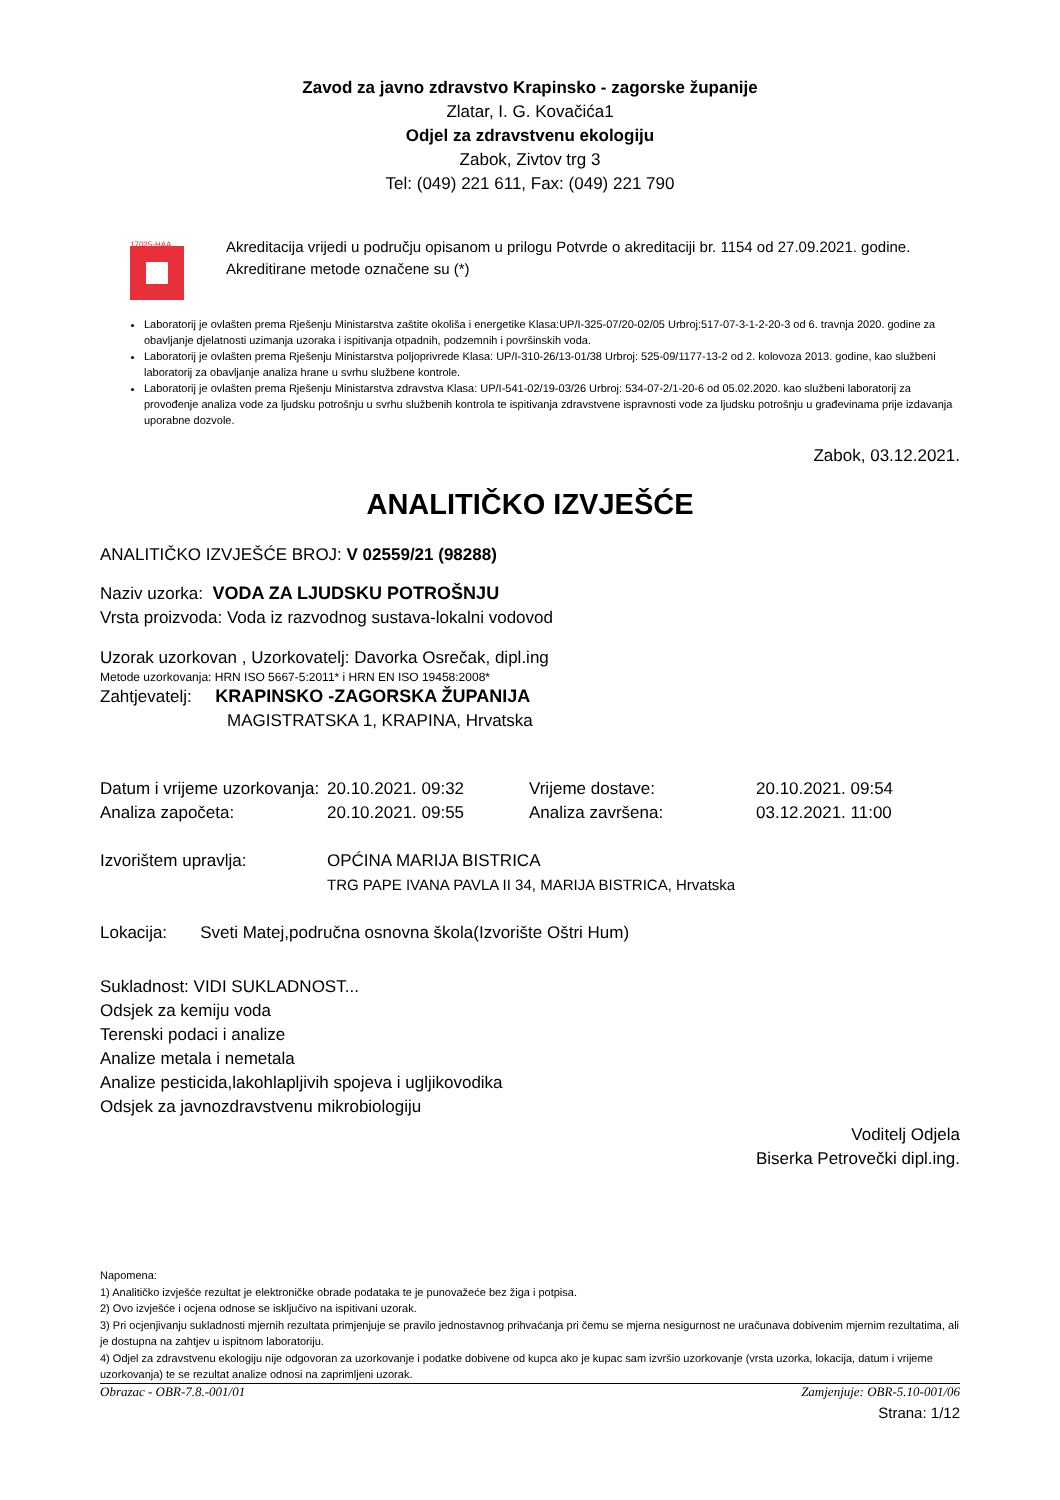Zavod za javno zdravstvo Krapinsko - zagorske županije
Zlatar, I. G. Kovačića1
Odjel za zdravstvenu ekologiju
Zabok, Zivtov trg 3
Tel: (049) 221 611, Fax: (049) 221 790
17025-HAA
Akreditacija vrijedi u području opisanom u prilogu Potvrde o akreditaciji br. 1154 od 27.09.2021. godine. Akreditirane metode označene su (*)
Laboratorij je ovlašten prema Rješenju Ministarstva zaštite okoliša i energetike Klasa:UP/I-325-07/20-02/05 Urbroj:517-07-3-1-2-20-3 od 6. travnja 2020. godine za obavljanje djelatnosti uzimanja uzoraka i ispitivanja otpadnih, podzemnih i površinskih voda.
Laboratorij je ovlašten prema Rješenju Ministarstva poljoprivrede Klasa: UP/I-310-26/13-01/38 Urbroj: 525-09/1177-13-2 od 2. kolovoza 2013. godine, kao službeni laboratorij za obavljanje analiza hrane u svrhu službene kontrole.
Laboratorij je ovlašten prema Rješenju Ministarstva zdravstva Klasa: UP/I-541-02/19-03/26 Urbroj: 534-07-2/1-20-6 od 05.02.2020. kao službeni laboratorij za provođenje analiza vode za ljudsku potrošnju u svrhu službenih kontrola te ispitivanja zdravstvene ispravnosti vode za ljudsku potrošnju u građevinama prije izdavanja uporabne dozvole.
Zabok, 03.12.2021.
ANALITIČKO IZVJEŠĆE
ANALITIČKO IZVJEŠĆE BROJ: V 02559/21 (98288)
Naziv uzorka: VODA ZA LJUDSKU POTROŠNJU
Vrsta proizvoda: Voda iz razvodnog sustava-lokalni vodovod
Uzorak uzorkovan , Uzorkovatelj: Davorka Osrečak, dipl.ing
Metode uzorkovanja: HRN ISO 5667-5:2011* i HRN EN ISO 19458:2008*
Zahtjevatelj: KRAPINSKO -ZAGORSKA ŽUPANIJA
MAGISTRATSKA 1, KRAPINA, Hrvatska
| Datum i vrijeme uzorkovanja: | 20.10.2021. 09:32 | Vrijeme dostave: | 20.10.2021. 09:54 |
| Analiza započeta: | 20.10.2021. 09:55 | Analiza završena: | 03.12.2021. 11:00 |
| Izvorištem upravlja: | OPĆINA MARIJA BISTRICA TRG PAPE IVANA PAVLA II 34, MARIJA BISTRICA, Hrvatska | | |
Lokacija: Sveti Matej,područna osnovna škola(Izvorište Oštri Hum)
Sukladnost: VIDI SUKLADNOST...
Odsjek za kemiju voda
Terenski podaci i analize
Analize metala i nemetala
Analize pesticida,lakohlapljivih spojeva i ugljikovodika
Odsjek za javnozdravstvenu mikrobiologiju
Voditelj Odjela
Biserka Petrovečki dipl.ing.
Napomena:
1) Analitičko izvješće rezultat je elektroničke obrade podataka te je punovažeće bez žiga i potpisa.
2) Ovo izvješće i ocjena odnose se isključivo na ispitivani uzorak.
3) Pri ocjenjivanju sukladnosti mjernih rezultata primjenjuje se pravilo jednostavnog prihvaćanja pri čemu se mjerna nesigurnost ne uračunava dobivenim mjernim rezultatima, ali je dostupna na zahtjev u ispitnom laboratoriju.
4) Odjel za zdravstvenu ekologiju nije odgovoran za uzorkovanje i podatke dobivene od kupca ako je kupac sam izvršio uzorkovanje (vrsta uzorka, lokacija, datum i vrijeme uzorkovanja) te se rezultat analize odnosi na zaprimljeni uzorak.
Obrazac - OBR-7.8.-001/01 Zamjenjuje: OBR-5.10-001/06
Strana: 1/12